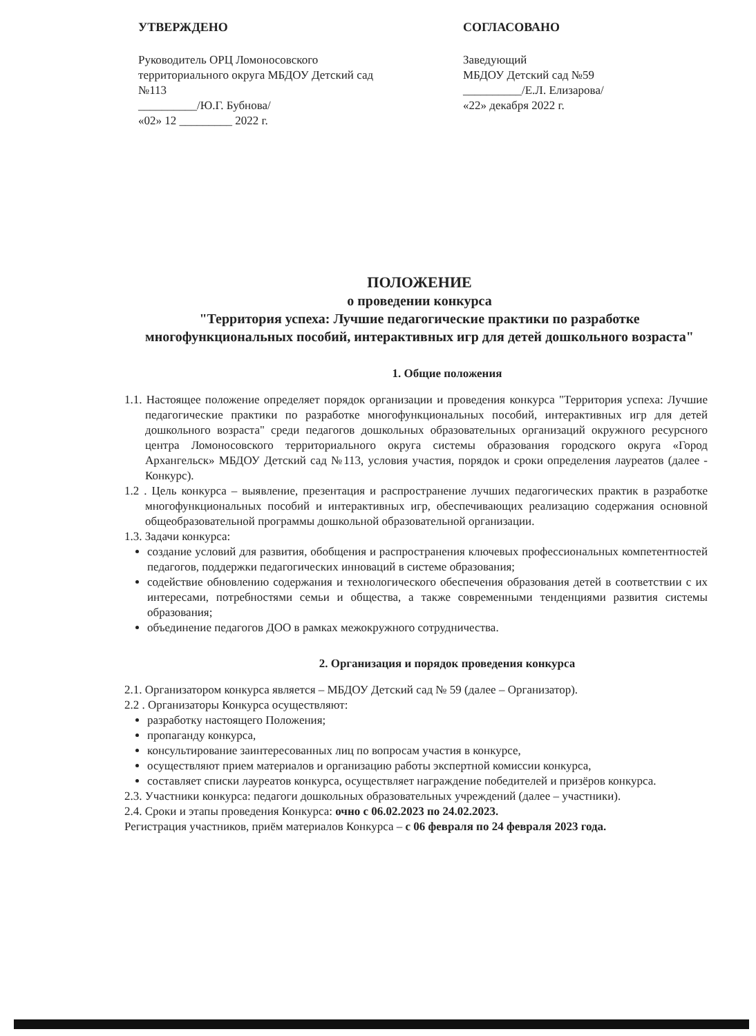УТВЕРЖДЕНО
Руководитель ОРЦ Ломоносовского территориального округа МБДОУ Детский сад №113
__________/Ю.Г. Бубнова/
«02» 12 _________ 2022 г.
СОГЛАСОВАНО
Заведующий
МБДОУ Детский сад №59
__________/Е.Л. Елизарова/
«22» декабря 2022 г.
ПОЛОЖЕНИЕ
о проведении конкурса
"Территория успеха: Лучшие педагогические практики по разработке многофункциональных пособий, интерактивных игр для детей дошкольного возраста"
1. Общие положения
1.1. Настоящее положение определяет порядок организации и проведения конкурса "Территория успеха: Лучшие педагогические практики по разработке многофункциональных пособий, интерактивных игр для детей дошкольного возраста" среди педагогов дошкольных образовательных организаций окружного ресурсного центра Ломоносовского территориального округа системы образования городского округа «Город Архангельск» МБДОУ Детский сад №113, условия участия, порядок и сроки определения лауреатов (далее - Конкурс).
1.2 . Цель конкурса – выявление, презентация и распространение лучших педагогических практик в разработке многофункциональных пособий и интерактивных игр, обеспечивающих реализацию содержания основной общеобразовательной программы дошкольной образовательной организации.
1.3. Задачи конкурса:
создание условий для развития, обобщения и распространения ключевых профессиональных компетентностей педагогов, поддержки педагогических инноваций в системе образования;
содействие обновлению содержания и технологического обеспечения образования детей в соответствии с их интересами, потребностями семьи и общества, а также современными тенденциями развития системы образования;
объединение педагогов ДОО в рамках межокружного сотрудничества.
2. Организация и порядок проведения конкурса
2.1. Организатором конкурса является – МБДОУ Детский сад № 59 (далее – Организатор).
2.2 . Организаторы Конкурса осуществляют:
разработку настоящего Положения;
пропаганду конкурса,
консультирование заинтересованных лиц по вопросам участия в конкурсе,
осуществляют прием материалов и организацию работы экспертной комиссии конкурса,
составляет списки лауреатов конкурса, осуществляет награждение победителей и призёров конкурса.
2.3. Участники конкурса: педагоги дошкольных образовательных учреждений (далее – участники).
2.4. Сроки и этапы проведения Конкурса: очно с 06.02.2023 по 24.02.2023.
Регистрация участников, приём материалов Конкурса – с 06 февраля по 24 февраля 2023 года.